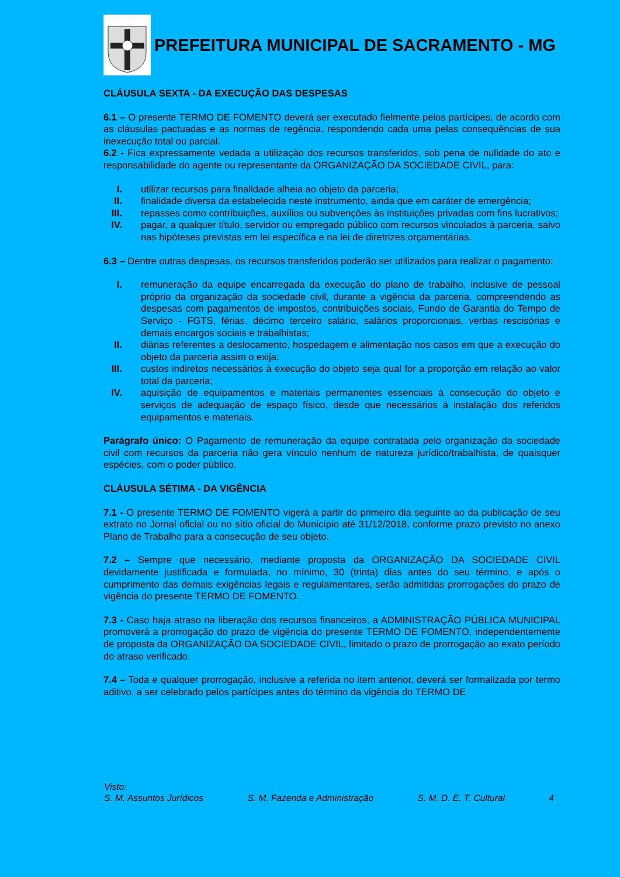PREFEITURA MUNICIPAL DE SACRAMENTO - MG
CLÁUSULA SEXTA - DA EXECUÇÃO DAS DESPESAS
6.1 – O presente TERMO DE FOMENTO deverá ser executado fielmente pelos partícipes, de acordo com as cláusulas pactuadas e as normas de regência, respondendo cada uma pelas consequências de sua inexecução total ou parcial.
6.2 - Fica expressamente vedada a utilização dos recursos transferidos, sob pena de nulidade do ato e responsabilidade do agente ou representante da ORGANIZAÇÃO DA SOCIEDADE CIVIL, para:
I. utilizar recursos para finalidade alheia ao objeto da parceria;
II. finalidade diversa da estabelecida neste instrumento, ainda que em caráter de emergência;
III. repasses como contribuições, auxílios ou subvenções às instituições privadas com fins lucrativos;
IV. pagar, a qualquer título, servidor ou empregado público com recursos vinculados à parceria, salvo nas hipóteses previstas em lei específica e na lei de diretrizes orçamentárias.
6.3 – Dentre outras despesas, os recursos transferidos poderão ser utilizados para realizar o pagamento:
I. remuneração da equipe encarregada da execução do plano de trabalho, inclusive de pessoal próprio da organização da sociedade civil, durante a vigência da parceria, compreendendo as despesas com pagamentos de impostos, contribuições sociais, Fundo de Garantia do Tempo de Serviço - FGTS, férias, décimo terceiro salário, salários proporcionais, verbas rescisórias e demais encargos sociais e trabalhistas;
II. diárias referentes a deslocamento, hospedagem e alimentação nos casos em que a execução do objeto da parceria assim o exija;
III. custos indiretos necessários à execução do objeto seja qual for a proporção em relação ao valor total da parceria;
IV. aquisição de equipamentos e materiais permanentes essenciais à consecução do objeto e serviços de adequação de espaço físico, desde que necessários à instalação dos referidos equipamentos e materiais.
Parágrafo único: O Pagamento de remuneração da equipe contratada pelo organização da sociedade civil com recursos da parceria não gera vínculo nenhum de natureza jurídico/trabalhista, de quaisquer espécies, com o poder público.
CLÁUSULA SÉTIMA - DA VIGÊNCIA
7.1 - O presente TERMO DE FOMENTO vigerá a partir do primeiro dia seguinte ao da publicação de seu extrato no Jornal oficial ou no sítio oficial do Município até 31/12/2018, conforme prazo previsto no anexo Plano de Trabalho para a consecução de seu objeto.
7.2 – Sempre que necessário, mediante proposta da ORGANIZAÇÃO DA SOCIEDADE CIVIL devidamente justificada e formulada, no mínimo, 30 (trinta) dias antes do seu término, e após o cumprimento das demais exigências legais e regulamentares, serão admitidas prorrogações do prazo de vigência do presente TERMO DE FOMENTO.
7.3 - Caso haja atraso na liberação dos recursos financeiros, a ADMINISTRAÇÃO PÚBLICA MUNICIPAL promoverá a prorrogação do prazo de vigência do presente TERMO DE FOMENTO, independentemente de proposta da ORGANIZAÇÃO DA SOCIEDADE CIVIL, limitado o prazo de prorrogação ao exato período do atraso verificado.
7.4 – Toda e qualquer prorrogação, inclusive a referida no item anterior, deverá ser formalizada por termo aditivo, a ser celebrado pelos partícipes antes do término da vigência do TERMO DE
Visto:
S. M. Assuntos Jurídicos S. M. Fazenda e Administração S. M. D. E. T. Cultural 4